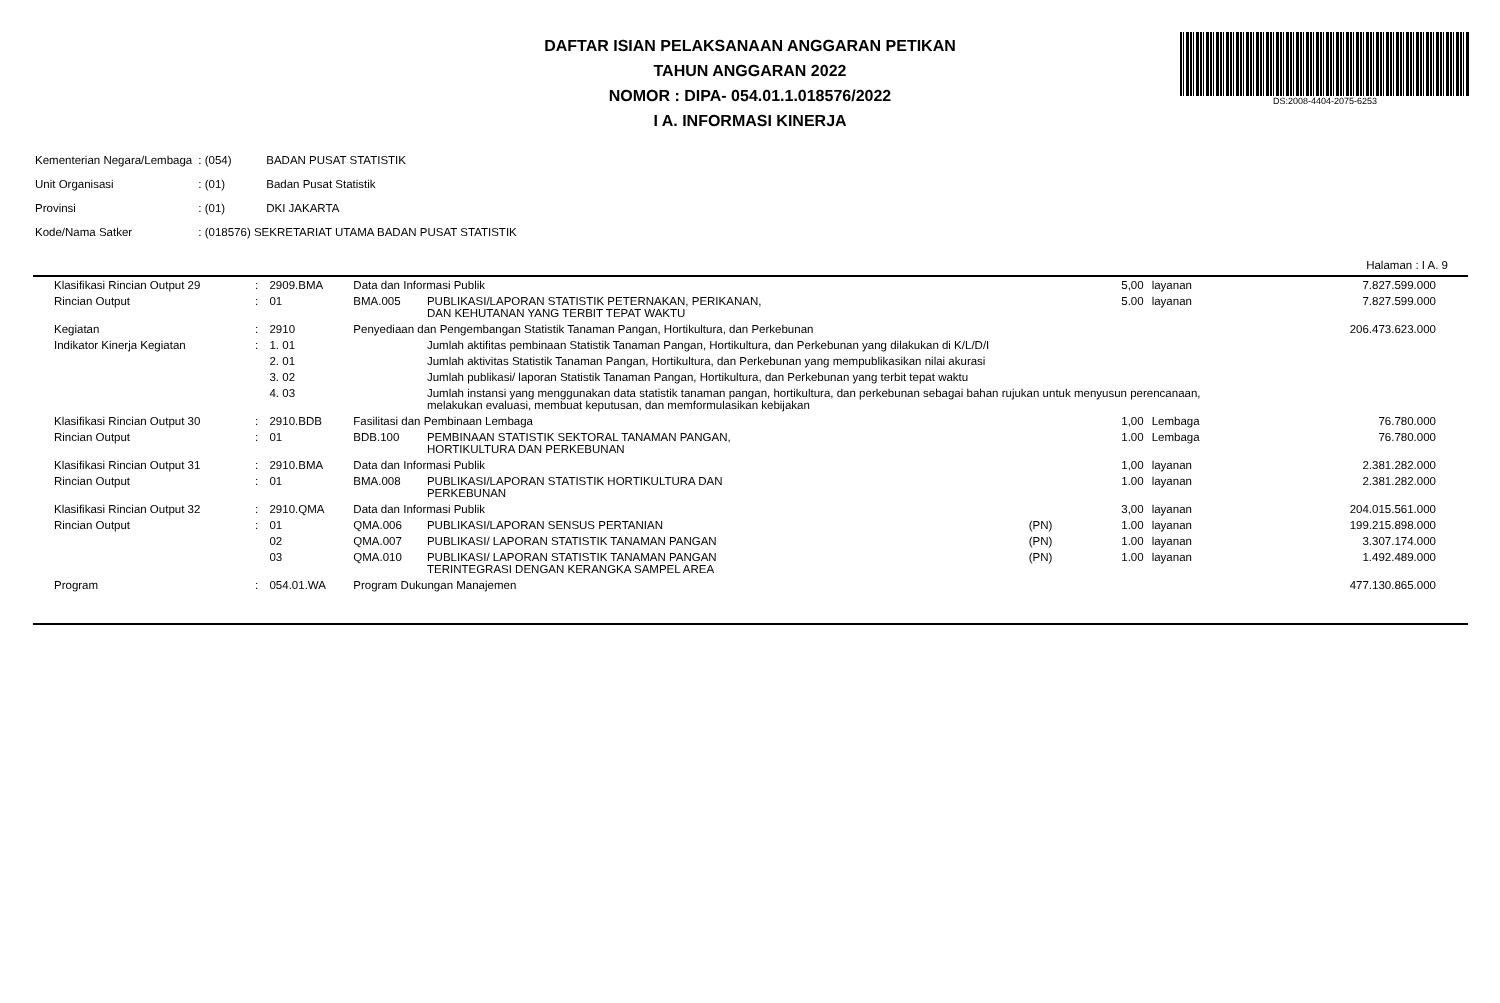DAFTAR ISIAN PELAKSANAAN ANGGARAN PETIKAN
TAHUN ANGGARAN 2022
NOMOR : DIPA- 054.01.1.018576/2022
I A. INFORMASI KINERJA
DS:2008-4404-2075-6253
| Kementerian Negara/Lembaga | : (054) | BADAN PUSAT STATISTIK |
| Unit Organisasi | : (01) | Badan Pusat Statistik |
| Provinsi | : (01) | DKI JAKARTA |
| Kode/Nama Satker | : (018576) SEKRETARIAT UTAMA BADAN PUSAT STATISTIK | |
Halaman : I A. 9
| Klasifikasi Rincian Output 29 | : | 2909.BMA | Data dan Informasi Publik | | | 5,00 | layanan | 7.827.599.000 |
| Rincian Output | : | 01 | BMA.005 | PUBLIKASI/LAPORAN STATISTIK PETERNAKAN, PERIKANAN, DAN KEHUTANAN YANG TERBIT TEPAT WAKTU | | 5.00 | layanan | 7.827.599.000 |
| Kegiatan | : | 2910 | Penyediaan dan Pengembangan Statistik Tanaman Pangan, Hortikultura, dan Perkebunan | | | | | 206.473.623.000 |
| Indikator Kinerja Kegiatan | : | 1. 01 | | Jumlah aktifitas pembinaan Statistik Tanaman Pangan, Hortikultura, dan Perkebunan yang dilakukan di K/L/D/I | | | | |
| | | 2. 01 | | Jumlah aktivitas Statistik Tanaman Pangan, Hortikultura, dan Perkebunan yang mempublikasikan nilai akurasi | | | | |
| | | 3. 02 | | Jumlah publikasi/ laporan Statistik Tanaman Pangan, Hortikultura, dan Perkebunan yang terbit tepat waktu | | | | |
| | | 4. 03 | | Jumlah instansi yang menggunakan data statistik tanaman pangan, hortikultura, dan perkebunan sebagai bahan rujukan untuk menyusun perencanaan, melakukan evaluasi, membuat keputusan, dan memformulasikan kebijakan | | | | |
| Klasifikasi Rincian Output 30 | : | 2910.BDB | Fasilitasi dan Pembinaan Lembaga | | | 1,00 | Lembaga | 76.780.000 |
| Rincian Output | : | 01 | BDB.100 | PEMBINAAN STATISTIK SEKTORAL TANAMAN PANGAN, HORTIKULTURA DAN PERKEBUNAN | | 1.00 | Lembaga | 76.780.000 |
| Klasifikasi Rincian Output 31 | : | 2910.BMA | Data dan Informasi Publik | | | 1,00 | layanan | 2.381.282.000 |
| Rincian Output | : | 01 | BMA.008 | PUBLIKASI/LAPORAN STATISTIK HORTIKULTURA DAN PERKEBUNAN | | 1.00 | layanan | 2.381.282.000 |
| Klasifikasi Rincian Output 32 | : | 2910.QMA | Data dan Informasi Publik | | | 3,00 | layanan | 204.015.561.000 |
| Rincian Output | : | 01 | QMA.006 | PUBLIKASI/LAPORAN SENSUS PERTANIAN | (PN) | 1.00 | layanan | 199.215.898.000 |
| | | 02 | QMA.007 | PUBLIKASI/ LAPORAN STATISTIK TANAMAN PANGAN | (PN) | 1.00 | layanan | 3.307.174.000 |
| | | 03 | QMA.010 | PUBLIKASI/ LAPORAN STATISTIK TANAMAN PANGAN TERINTEGRASI DENGAN KERANGKA SAMPEL AREA | (PN) | 1.00 | layanan | 1.492.489.000 |
| Program | : | 054.01.WA | Program Dukungan Manajemen | | | | | 477.130.865.000 |